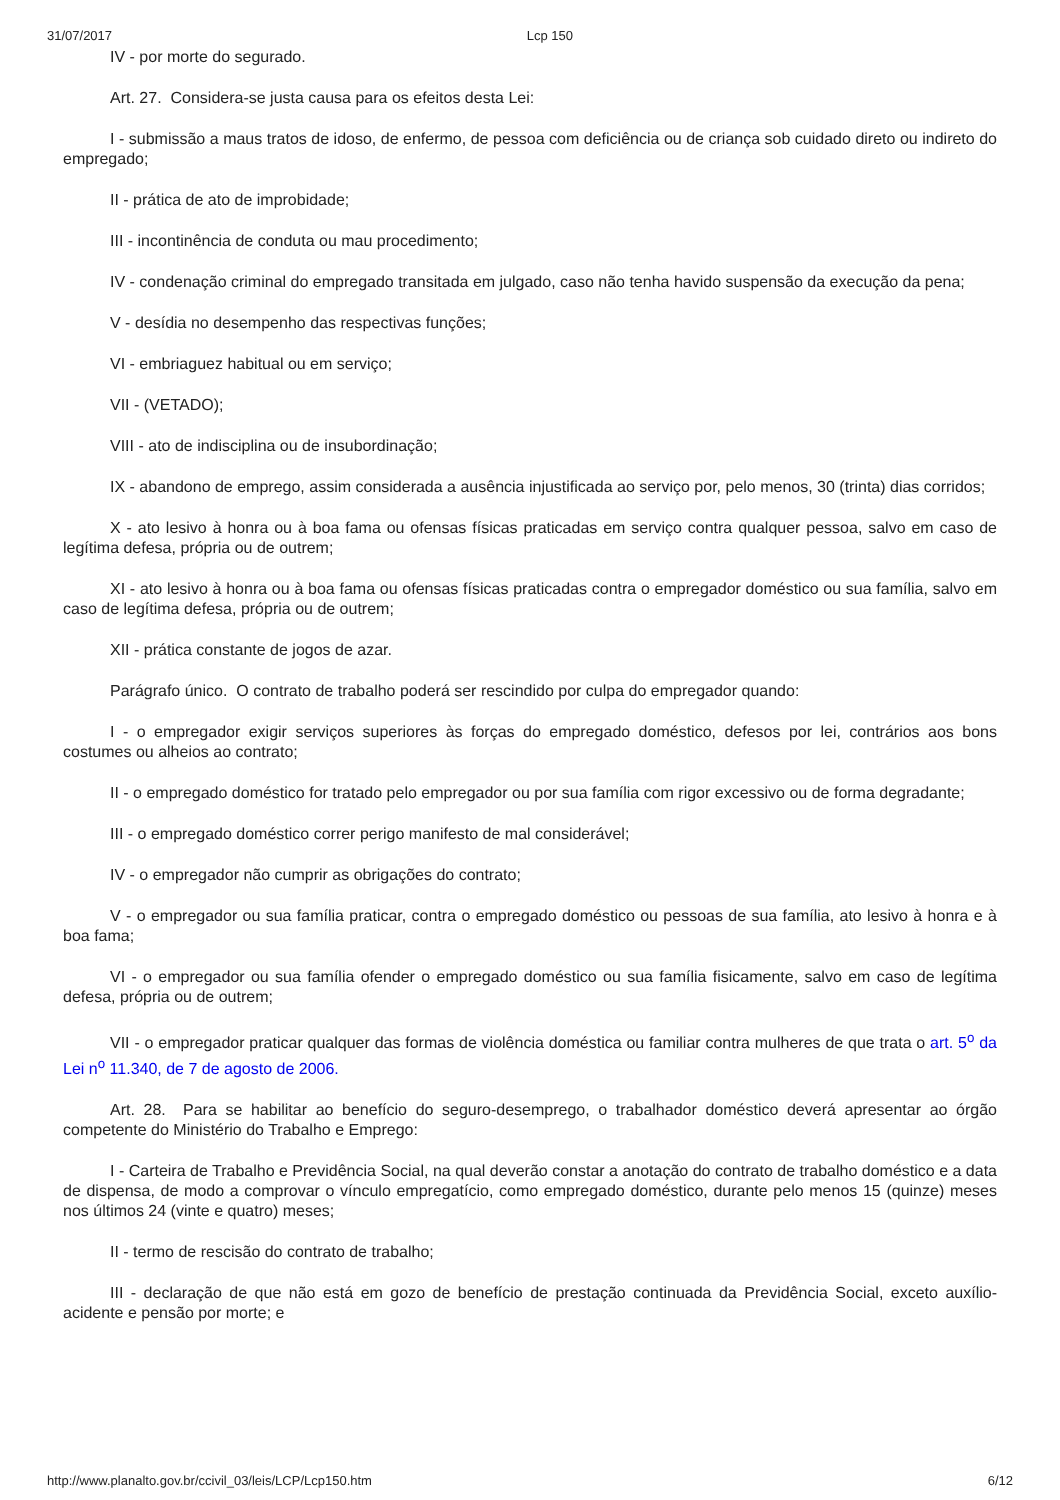31/07/2017 Lcp 150
IV - por morte do segurado.
Art. 27. Considera-se justa causa para os efeitos desta Lei:
I - submissão a maus tratos de idoso, de enfermo, de pessoa com deficiência ou de criança sob cuidado direto ou indireto do empregado;
II - prática de ato de improbidade;
III - incontinência de conduta ou mau procedimento;
IV - condenação criminal do empregado transitada em julgado, caso não tenha havido suspensão da execução da pena;
V - desídia no desempenho das respectivas funções;
VI - embriaguez habitual ou em serviço;
VII - (VETADO);
VIII - ato de indisciplina ou de insubordinação;
IX - abandono de emprego, assim considerada a ausência injustificada ao serviço por, pelo menos, 30 (trinta) dias corridos;
X - ato lesivo à honra ou à boa fama ou ofensas físicas praticadas em serviço contra qualquer pessoa, salvo em caso de legítima defesa, própria ou de outrem;
XI - ato lesivo à honra ou à boa fama ou ofensas físicas praticadas contra o empregador doméstico ou sua família, salvo em caso de legítima defesa, própria ou de outrem;
XII - prática constante de jogos de azar.
Parágrafo único. O contrato de trabalho poderá ser rescindido por culpa do empregador quando:
I - o empregador exigir serviços superiores às forças do empregado doméstico, defesos por lei, contrários aos bons costumes ou alheios ao contrato;
II - o empregado doméstico for tratado pelo empregador ou por sua família com rigor excessivo ou de forma degradante;
III - o empregado doméstico correr perigo manifesto de mal considerável;
IV - o empregador não cumprir as obrigações do contrato;
V - o empregador ou sua família praticar, contra o empregado doméstico ou pessoas de sua família, ato lesivo à honra e à boa fama;
VI - o empregador ou sua família ofender o empregado doméstico ou sua família fisicamente, salvo em caso de legítima defesa, própria ou de outrem;
VII - o empregador praticar qualquer das formas de violência doméstica ou familiar contra mulheres de que trata o art. 5<sup>o</sup> da Lei n<sup>o</sup> 11.340, de 7 de agosto de 2006.
Art. 28. Para se habilitar ao benefício do seguro-desemprego, o trabalhador doméstico deverá apresentar ao órgão competente do Ministério do Trabalho e Emprego:
I - Carteira de Trabalho e Previdência Social, na qual deverão constar a anotação do contrato de trabalho doméstico e a data de dispensa, de modo a comprovar o vínculo empregatício, como empregado doméstico, durante pelo menos 15 (quinze) meses nos últimos 24 (vinte e quatro) meses;
II - termo de rescisão do contrato de trabalho;
III - declaração de que não está em gozo de benefício de prestação continuada da Previdência Social, exceto auxílio-acidente e pensão por morte; e
http://www.planalto.gov.br/ccivil_03/leis/LCP/Lcp150.htm 6/12